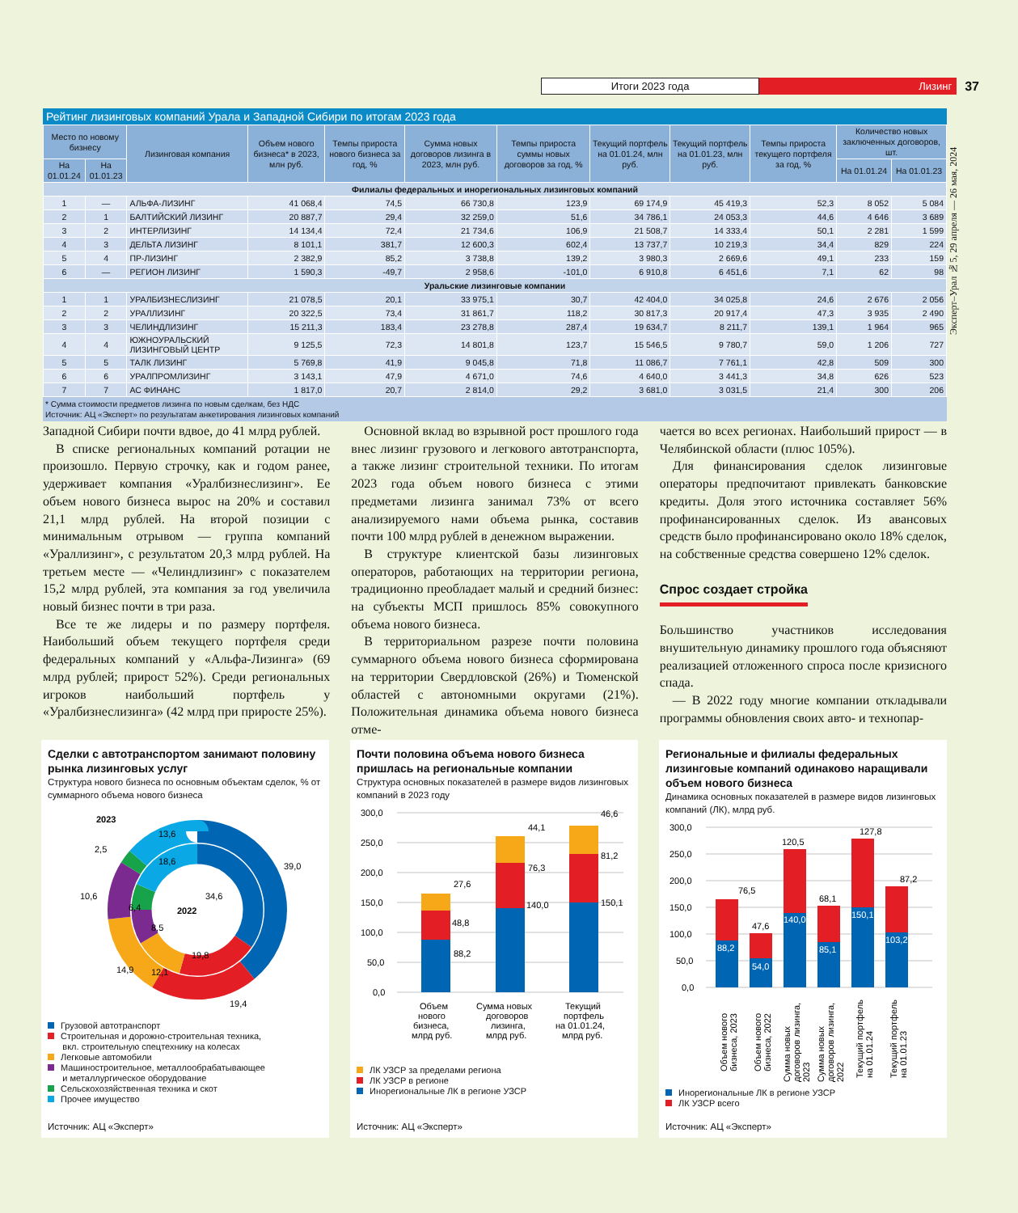Итоги 2023 года Лизинг
37
Эксперт–Урал №5, 29 апреля — 26 мая, 2024
Рейтинг лизинговых компаний Урала и Западной Сибири по итогам 2023 года
| Место по новому бизнесу | | Лизинговая компания | Объем нового бизнеса* в 2023, млн руб. | Темпы прироста нового бизнеса за год, % | Сумма новых договоров лизинга в 2023, млн руб. | Темпы прироста суммы новых договоров за год, % | Текущий портфель на 01.01.24, млн руб. | Текущий портфель на 01.01.23, млн руб. | Темпы прироста текущего портфеля за год, % | Количество новых заключенных договоров, шт. | |
| --- | --- | --- | --- | --- | --- | --- | --- | --- | --- | --- | --- |
| На 01.01.24 | На 01.01.23 | | | | | | | | | На 01.01.24 | На 01.01.23 |
| Филиалы федеральных и инорегиональных лизинговых компаний | | | | | | | | | | | |
| 1 | — | АЛЬФА-ЛИЗИНГ | 41 068,4 | 74,5 | 66 730,8 | 123,9 | 69 174,9 | 45 419,3 | 52,3 | 8 052 | 5 084 |
| 2 | 1 | БАЛТИЙСКИЙ ЛИЗИНГ | 20 887,7 | 29,4 | 32 259,0 | 51,6 | 34 786,1 | 24 053,3 | 44,6 | 4 646 | 3 689 |
| 3 | 2 | ИНТЕРЛИЗИНГ | 14 134,4 | 72,4 | 21 734,6 | 106,9 | 21 508,7 | 14 333,4 | 50,1 | 2 281 | 1 599 |
| 4 | 3 | ДЕЛЬТА ЛИЗИНГ | 8 101,1 | 381,7 | 12 600,3 | 602,4 | 13 737,7 | 10 219,3 | 34,4 | 829 | 224 |
| 5 | 4 | ПР-ЛИЗИНГ | 2 382,9 | 85,2 | 3 738,8 | 139,2 | 3 980,3 | 2 669,6 | 49,1 | 233 | 159 |
| 6 | — | РЕГИОН ЛИЗИНГ | 1 590,3 | -49,7 | 2 958,6 | -101,0 | 6 910,8 | 6 451,6 | 7,1 | 62 | 98 |
| Уральские лизинговые компании | | | | | | | | | | | |
| 1 | 1 | УРАЛБИЗНЕСЛИЗИНГ | 21 078,5 | 20,1 | 33 975,1 | 30,7 | 42 404,0 | 34 025,8 | 24,6 | 2 676 | 2 056 |
| 2 | 2 | УРАЛЛИЗИНГ | 20 322,5 | 73,4 | 31 861,7 | 118,2 | 30 817,3 | 20 917,4 | 47,3 | 3 935 | 2 490 |
| 3 | 3 | ЧЕЛИНДЛИЗИНГ | 15 211,3 | 183,4 | 23 278,8 | 287,4 | 19 634,7 | 8 211,7 | 139,1 | 1 964 | 965 |
| 4 | 4 | ЮЖНОУРАЛЬСКИЙ ЛИЗИНГОВЫЙ ЦЕНТР | 9 125,5 | 72,3 | 14 801,8 | 123,7 | 15 546,5 | 9 780,7 | 59,0 | 1 206 | 727 |
| 5 | 5 | ТАЛК ЛИЗИНГ | 5 769,8 | 41,9 | 9 045,8 | 71,8 | 11 086,7 | 7 761,1 | 42,8 | 509 | 300 |
| 6 | 6 | УРАЛПРОМЛИЗИНГ | 3 143,1 | 47,9 | 4 671,0 | 74,6 | 4 640,0 | 3 441,3 | 34,8 | 626 | 523 |
| 7 | 7 | АС ФИНАНС | 1 817,0 | 20,7 | 2 814,0 | 29,2 | 3 681,0 | 3 031,5 | 21,4 | 300 | 206 |
* Сумма стоимости предметов лизинга по новым сделкам, без НДС
Источник: АЦ «Эксперт» по результатам анкетирования лизинговых компаний
Западной Сибири почти вдвое, до 41 млрд рублей.
В списке региональных компаний ротации не произошло. Первую строчку, как и годом ранее, удерживает компания «Уралбизнеслизинг». Ее объем нового бизнеса вырос на 20% и составил 21,1 млрд рублей. На второй позиции с минимальным отрывом — группа компаний «Уралли­зинг», с результатом 20,3 млрд рублей. На третьем месте — «Челиндлизинг» с показателем 15,2 млрд рублей, эта компания за год увеличила новый бизнес почти в три раза.
Все те же лидеры и по размеру портфеля. Наибольший объем текущего портфеля среди федеральных компаний у «Альфа-Лизинга» (69 млрд рублей; прирост 52%). Среди региональных игроков наибольший портфель у «Уралбизнеслизинга» (42 млрд при приросте 25%).
Основной вклад во взрывной рост прошлого года внес лизинг грузового и легкового автотранспорта, а также лизинг строительной техники. По итогам 2023 года объем нового бизнеса с этими предметами лизинга занимал 73% от всего анализируемого нами объема рынка, составив почти 100 млрд рублей в денежном выражении.
В структуре клиентской базы лизинговых операторов, работающих на территории региона, традиционно преобладает малый и средний бизнес: на субъекты МСП пришлось 85% совокупного объема нового бизнеса.
В территориальном разрезе почти половина суммарного объема нового бизнеса сформирована на территории Свердловской (26%) и Тюменской областей с автономными округами (21%). Положительная динамика объема нового бизнеса отме-
чается во всех регионах. Наибольший прирост — в Челябинской области (плюс 105%).
Для финансирования сделок лизинговые операторы предпочитают привлекать банковские кредиты. Доля этого источника составляет 56% профинансированных сделок. Из авансовых средств было профинансировано около 18% сделок, на собственные средства совершено 12% сделок.
Спрос создает стройка
Большинство участников исследования внушительную динамику прошлого года объясняют реализацией отложенного спроса после кризисного спада.
— В 2022 году многие компании откладывали программы обновления своих авто- и технопар-
Сделки с автотранспортом занимают половину рынка лизинговых услуг
Структура нового бизнеса по основным объектам сделок, % от суммарного объема нового бизнеса
2023
13,6
2,5
39,0
18,6
10,6
34,6
6,4
2022
8,5
19,8
14,9
12,1
19,4
Грузовой автотранспорт
Строительная и дорожно-строительная техника,
вкл. строительную спецтехнику на колесах
Легковые автомобили
Машиностроительное, металлообрабатывающее
и металлургическое оборудование
Сельскохозяйственная техника и скот
Прочее имущество
Источник: АЦ «Эксперт»
Почти половина объема нового бизнеса пришлась на региональные компании
Структура основных показателей в размере видов лизинговых компаний в 2023 году
300,0
250,0
200,0
150,0
100,0
50,0
0,0
27,6
48,8
88,2
44,1
76,3
140,0
46,6
81,2
150,1
Объем
нового
бизнеса,
млрд руб.
Сумма новых
договоров
лизинга,
млрд руб.
Текущий
портфель
на 01.01.24,
млрд руб.
ЛК УЗСР за пределами региона
ЛК УЗСР в регионе
Инорегиональные ЛК в регионе УЗСР
Источник: АЦ «Эксперт»
Региональные и филиалы федеральных лизинговые компаний одинаково наращивали объем нового бизнеса
Динамика основных показателей в размере видов лизинговых компаний (ЛК), млрд руб.
300,0
250,0
200,0
150,0
100,0
50,0
0,0
88,2
76,5
54,0
47,6
140,0
120,5
85,1
68,1
150,1
127,8
103,2
87,2
Объем нового
бизнеса, 2023
Объем нового
бизнеса, 2022
Сумма новых
договоров лизинга,
2023
Сумма новых
договоров лизинга,
2022
Текущий портфель
на 01.01.24
Текущий портфель
на 01.01.23
Инорегиональные ЛК в регионе УЗСР
ЛК УЗСР всего
Источник: АЦ «Эксперт»